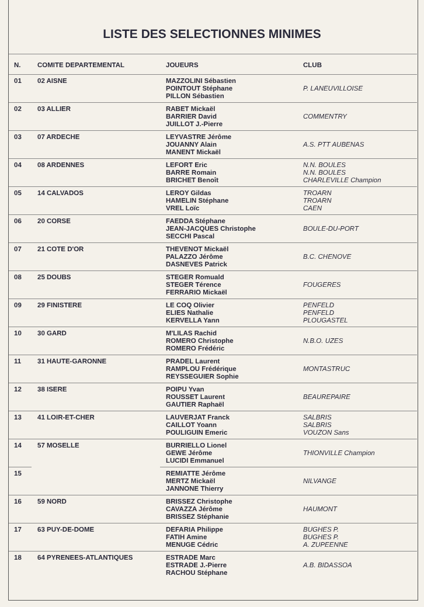LISTE DES SELECTIONNES MINIMES
| N. | COMITE DEPARTEMENTAL | JOUEURS | CLUB |
| --- | --- | --- | --- |
| 01 | 02 AISNE | MAZZOLINI Sébastien POINTOUT Stéphane PILLON Sébastien | P. LANEUVILLOISE |
| 02 | 03 ALLIER | RABET Mickaël BARRIER David JUILLOT J.-Pierre | COMMENTRY |
| 03 | 07 ARDECHE | LEYVASTRE Jérôme JOUANNY Alain MANENT Mickaël | A.S. PTT AUBENAS |
| 04 | 08 ARDENNES | LEFORT Eric BARRE Romain BRICHET Benoît | N.N. BOULES N.N. BOULES CHARLEVILLE Champion |
| 05 | 14 CALVADOS | LEROY Gildas HAMELIN Stéphane VREL Loïc | TROARN TROARN CAEN |
| 06 | 20 CORSE | FAEDDA Stéphane JEAN-JACQUES Christophe SECCHI Pascal | BOULE-DU-PORT |
| 07 | 21 COTE D'OR | THEVENOT Mickaël PALAZZO Jérôme DASNEVES Patrick | B.C. CHENOVE |
| 08 | 25 DOUBS | STEGER Romuald STEGER Térence FERRARIO Mickaël | FOUGERES |
| 09 | 29 FINISTERE | LE COQ Olivier ELIES Nathalie KERVELLA Yann | PENFELD PENFELD PLOUGASTEL |
| 10 | 30 GARD | M'LILAS Rachid ROMERO Christophe ROMERO Frédéric | N.B.O. UZES |
| 11 | 31 HAUTE-GARONNE | PRADEL Laurent RAMPLOU Frédérique REYSSEGUIER Sophie | MONTASTRUC |
| 12 | 38 ISERE | POIPU Yvan ROUSSET Laurent GAUTIER Raphaël | BEAUREPAIRE |
| 13 | 41 LOIR-ET-CHER | LAUVERJAT Franck CAILLOT Yoann POULIGUIN Emeric | SALBRIS SALBRIS VOUZON Sans |
| 14 | 57 MOSELLE | BURRIELLO Lionel GEWE Jérôme LUCIDI Emmanuel | THIONVILLE Champion |
| 15 | | REMIATTE Jérôme MERTZ Mickaël JANNONE Thierry | NILVANGE |
| 16 | 59 NORD | BRISSEZ Christophe CAVAZZA Jérôme BRISSEZ Stéphanie | HAUMONT |
| 17 | 63 PUY-DE-DOME | DEFARIA Philippe FATIH Amine MENUGE Cédric | BUGHES P. BUGHES P. A. ZUPEENNE |
| 18 | 64 PYRENEES-ATLANTIQUES | ESTRADE Marc ESTRADE J.-Pierre RACHOU Stéphane | A.B. BIDASSOA |